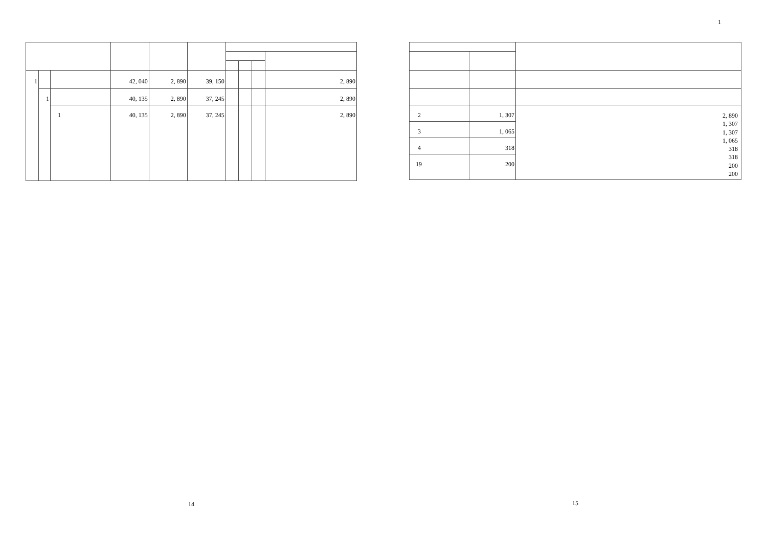1
| 1 | | | 42, 040 | 2, 890 | 39, 150 | | | | 2, 890 |
| | 1 | | 40, 135 | 2, 890 | 37, 245 | | | | 2, 890 |
| | | 1 | 40, 135 | 2, 890 | 37, 245 | | | | 2, 890 |
14
| 2 | 1, 307 | 2, 890 1, 307 1, 307 1, 065 318 318 200 200 |
| 3 | 1, 065 | |
| 4 | 318 | |
| 19 | 200 | |
15